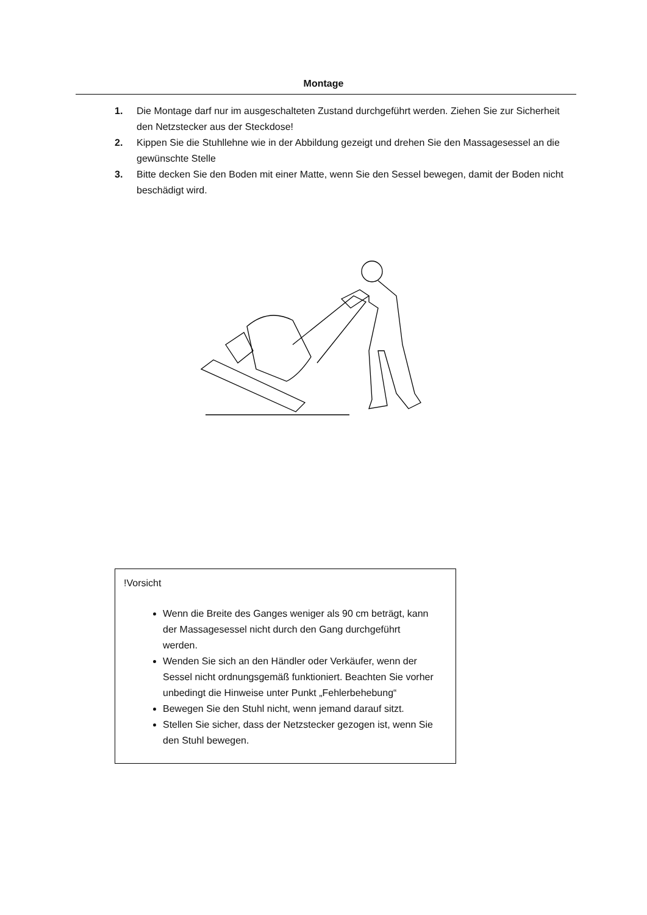Montage
1. Die Montage darf nur im ausgeschalteten Zustand durchgeführt werden. Ziehen Sie zur Sicherheit den Netzstecker aus der Steckdose!
2. Kippen Sie die Stuhllehne wie in der Abbildung gezeigt und drehen Sie den Massagesessel an die gewünschte Stelle
3. Bitte decken Sie den Boden mit einer Matte, wenn Sie den Sessel bewegen, damit der Boden nicht beschädigt wird.
!Vorsicht
Wenn die Breite des Ganges weniger als 90 cm beträgt, kann der Massagesessel nicht durch den Gang durchgeführt werden.
Wenden Sie sich an den Händler oder Verkäufer, wenn der Sessel nicht ordnungsgemäß funktioniert. Beachten Sie vorher unbedingt die Hinweise unter Punkt „Fehlerbehebung“
Bewegen Sie den Stuhl nicht, wenn jemand darauf sitzt.
Stellen Sie sicher, dass der Netzstecker gezogen ist, wenn Sie den Stuhl bewegen.